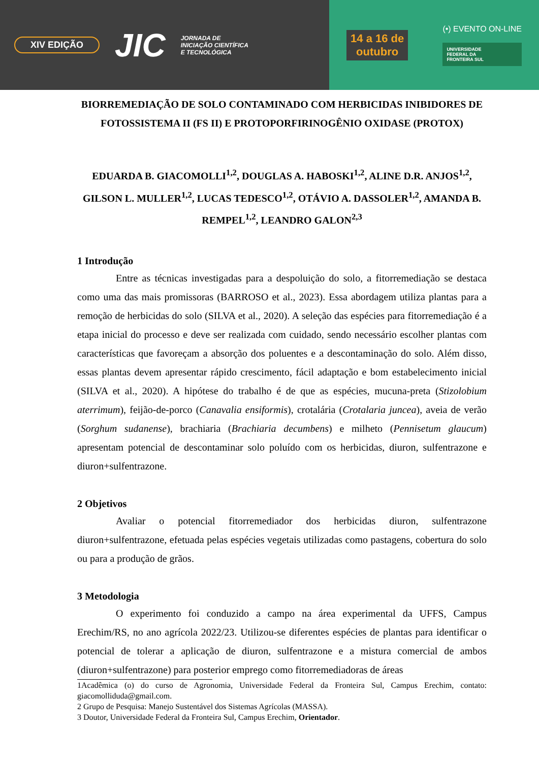XIV EDIÇÃO JIC JORNADA DE
INICIAÇÃO CIENTÍFICA
E TECNOLÓGICA
14 a 16 de
outubro
(•) EVENTO ON-LINE
UNIVERSIDADE
FEDERAL DA
FRONTEIRA SUL
BIORREMEDIAÇÃO DE SOLO CONTAMINADO COM HERBICIDAS INIBIDORES DE FOTOSSISTEMA II (FS II) E PROTOPORFIRINOGÊNIO OXIDASE (PROTOX)
EDUARDA B. GIACOMOLLI<sup>1,2</sup>, DOUGLAS A. HABOSKI<sup>1,2</sup>, ALINE D.R. ANJOS<sup>1,2</sup>, GILSON L. MULLER<sup>1,2</sup>, LUCAS TEDESCO<sup>1,2</sup>, OTÁVIO A. DASSOLER<sup>1,2</sup>, AMANDA B. REMPEL<sup>1,2</sup>, LEANDRO GALON<sup>2,3</sup>
1 Introdução
Entre as técnicas investigadas para a despoluição do solo, a fitorremediação se destaca como uma das mais promissoras (BARROSO et al., 2023). Essa abordagem utiliza plantas para a remoção de herbicidas do solo (SILVA et al., 2020). A seleção das espécies para fitorremediação é a etapa inicial do processo e deve ser realizada com cuidado, sendo necessário escolher plantas com características que favoreçam a absorção dos poluentes e a descontaminação do solo. Além disso, essas plantas devem apresentar rápido crescimento, fácil adaptação e bom estabelecimento inicial (SILVA et al., 2020). A hipótese do trabalho é de que as espécies, mucuna-preta (Stizolobium aterrimum), feijão-de-porco (Canavalia ensiformis), crotalária (Crotalaria juncea), aveia de verão (Sorghum sudanense), brachiaria (Brachiaria decumbens) e milheto (Pennisetum glaucum) apresentam potencial de descontaminar solo poluído com os herbicidas, diuron, sulfentrazone e diuron+sulfentrazone.
2 Objetivos
Avaliar o potencial fitorremediador dos herbicidas diuron, sulfentrazone diuron+sulfentrazone, efetuada pelas espécies vegetais utilizadas como pastagens, cobertura do solo ou para a produção de grãos.
3 Metodologia
O experimento foi conduzido a campo na área experimental da UFFS, Campus Erechim/RS, no ano agrícola 2022/23. Utilizou-se diferentes espécies de plantas para identificar o potencial de tolerar a aplicação de diuron, sulfentrazone e a mistura comercial de ambos (diuron+sulfentrazone) para posterior emprego como fitorremediadoras de áreas
1Acadêmica (o) do curso de Agronomia, Universidade Federal da Fronteira Sul, Campus Erechim, contato: giacomolliduda@gmail.com.
2 Grupo de Pesquisa: Manejo Sustentável dos Sistemas Agrícolas (MASSA).
3 Doutor, Universidade Federal da Fronteira Sul, Campus Erechim, Orientador.